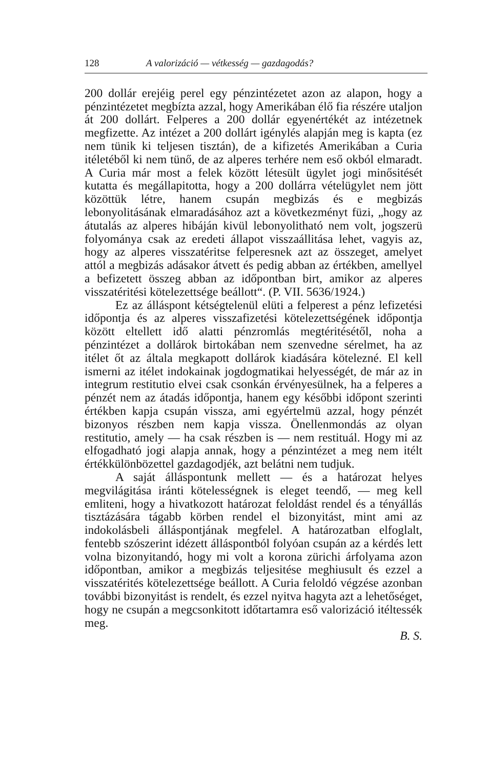128 A valorizáció — vétkesség — gazdagodás?
200 dollár erejéig perel egy pénzintézetet azon az alapon, hogy a pénzintézetet megbízta azzal, hogy Amerikában élő fia részére utaljon át 200 dollárt. Felperes a 200 dollár egyenértékét az intézetnek megfizette. Az intézet a 200 dollárt igénylés alapján meg is kapta (ez nem tünik ki teljesen tisztán), de a kifizetés Amerikában a Curia itéletéből ki nem tünő, de az alperes terhére nem eső okból elmaradt. A Curia már most a felek között létesült ügylet jogi minősitését kutatta és megállapitotta, hogy a 200 dollárra vételügylet nem jött közöttük létre, hanem csupán megbizás és e megbizás lebonyolitásának elmaradásához azt a következményt füzi, „hogy az átutalás az alperes hibáján kivül lebonyolitható nem volt, jogszerü folyománya csak az eredeti állapot visszaállitása lehet, vagyis az, hogy az alperes visszatéritse felperesnek azt az összeget, amelyet attól a megbizás adásakor átvett és pedig abban az értékben, amellyel a befizetett összeg abban az időpontban birt, amikor az alperes visszatéritési kötelezettsége beállott“. (P. VII. 5636/1924.)
Ez az álláspont kétségtelenül elüti a felperest a pénz lefizetési időpontja és az alperes visszafizetési kötelezettségének időpontja között eltellett idő alatti pénzromlás megtéritésétől, noha a pénzintézet a dollárok birtokában nem szenvedne sérelmet, ha az itélet őt az általa megkapott dollárok kiadására kötelezné. El kell ismerni az itélet indokainak jogdogmatikai helyességét, de már az in integrum restitutio elvei csak csonkán érvényesülnek, ha a felperes a pénzét nem az átadás időpontja, hanem egy későbbi időpont szerinti értékben kapja csupán vissza, ami egyértelmü azzal, hogy pénzét bizonyos részben nem kapja vissza. Önellenmondás az olyan restitutio, amely — ha csak részben is — nem restituál. Hogy mi az elfogadható jogi alapja annak, hogy a pénzintézet a meg nem itélt értékkülönbözettel gazdagodjék, azt belátni nem tudjuk.
A saját álláspontunk mellett — és a határozat helyes megvilágitása iránti kötelességnek is eleget teendő, — meg kell emliteni, hogy a hivatkozott határozat feloldást rendel és a tényállás tisztázására tágabb körben rendel el bizonyitást, mint ami az indokolásbeli álláspontjának megfelel. A határozatban elfoglalt, fentebb szószerint idézett álláspontból folyóan csupán az a kérdés lett volna bizonyitandó, hogy mi volt a korona zürichi árfolyama azon időpontban, amikor a megbizás teljesitése meghiusult és ezzel a visszatérités kötelezettsége beállott. A Curia feloldó végzése azonban további bizonyitást is rendelt, és ezzel nyitva hagyta azt a lehetőséget, hogy ne csupán a megcsonkitott időtartamra eső valorizáció itéltessék meg.
B. S.